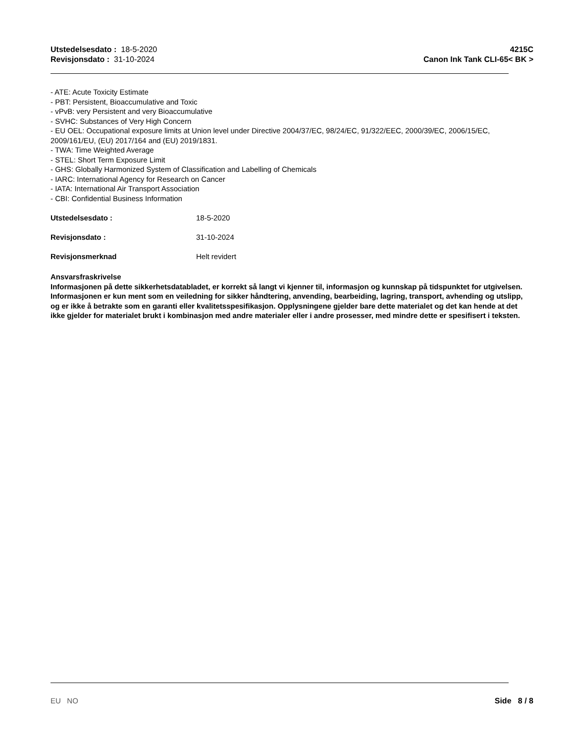Utstedelsesdato : 18-5-2020
Revisjonsdato : 31-10-2024
4215C
Canon Ink Tank CLI-65< BK >
- ATE: Acute Toxicity Estimate
- PBT: Persistent, Bioaccumulative and Toxic
- vPvB: very Persistent and very Bioaccumulative
- SVHC: Substances of Very High Concern
- EU OEL: Occupational exposure limits at Union level under Directive 2004/37/EC, 98/24/EC, 91/322/EEC, 2000/39/EC, 2006/15/EC, 2009/161/EU, (EU) 2017/164 and (EU) 2019/1831.
- TWA: Time Weighted Average
- STEL: Short Term Exposure Limit
- GHS: Globally Harmonized System of Classification and Labelling of Chemicals
- IARC: International Agency for Research on Cancer
- IATA: International Air Transport Association
- CBI: Confidential Business Information
Utstedelsesdato : 18-5-2020
Revisjonsdato : 31-10-2024
Revisjonsmerknad Helt revidert
Ansvarsfraskrivelse
Informasjonen på dette sikkerhetsdatabladet, er korrekt så langt vi kjenner til, informasjon og kunnskap på tidspunktet for utgivelsen. Informasjonen er kun ment som en veiledning for sikker håndtering, anvending, bearbeiding, lagring, transport, avhending og utslipp, og er ikke å betrakte som en garanti eller kvalitetsspesifikasjon. Opplysningene gjelder bare dette materialet og det kan hende at det ikke gjelder for materialet brukt i kombinasjon med andre materialer eller i andre prosesser, med mindre dette er spesifisert i teksten.
EU NO Side 8 / 8